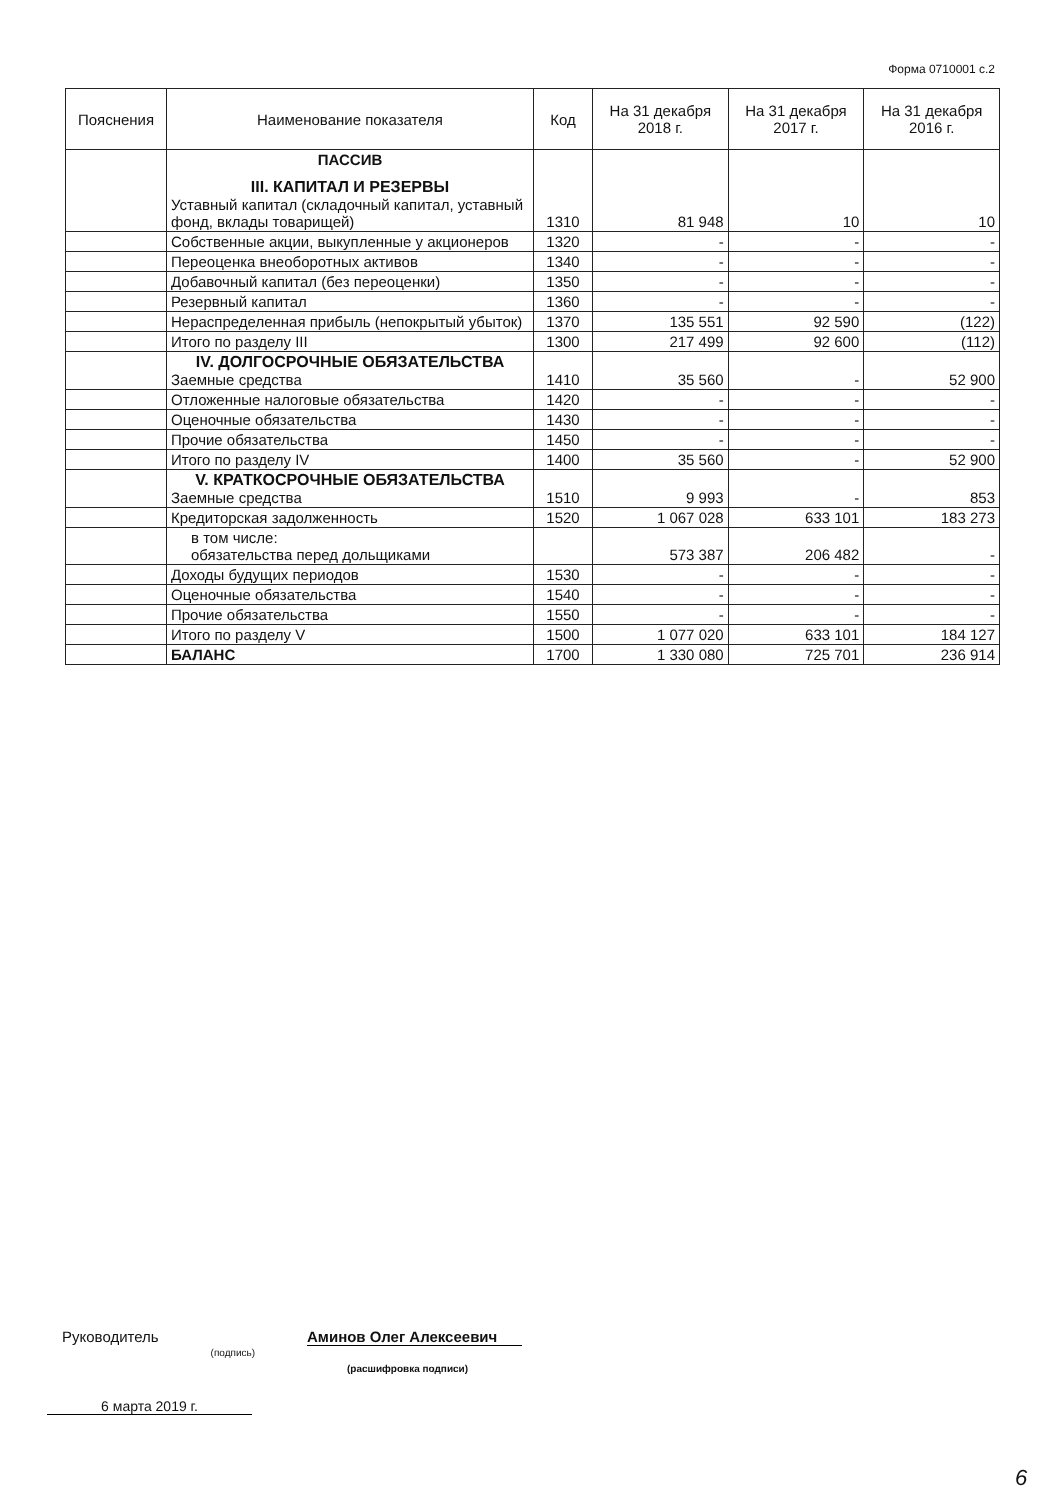Форма 0710001 с.2
| Пояснения | Наименование показателя | Код | На 31 декабря 2018 г. | На 31 декабря 2017 г. | На 31 декабря 2016 г. |
| --- | --- | --- | --- | --- | --- |
| | ПАССИВ III. КАПИТАЛ И РЕЗЕРВЫ Уставный капитал (складочный капитал, уставный фонд, вклады товарищей) | 1310 | 81 948 | 10 | 10 |
| | Собственные акции, выкупленные у акционеров | 1320 | - | - | - |
| | Переоценка внеоборотных активов | 1340 | - | - | - |
| | Добавочный капитал (без переоценки) | 1350 | - | - | - |
| | Резервный капитал | 1360 | - | - | - |
| | Нераспределенная прибыль (непокрытый убыток) | 1370 | 135 551 | 92 590 | (122) |
| | Итого по разделу III | 1300 | 217 499 | 92 600 | (112) |
| | IV. ДОЛГОСРОЧНЫЕ ОБЯЗАТЕЛЬСТВА Заемные средства | 1410 | 35 560 | - | 52 900 |
| | Отложенные налоговые обязательства | 1420 | - | - | - |
| | Оценочные обязательства | 1430 | - | - | - |
| | Прочие обязательства | 1450 | - | - | - |
| | Итого по разделу IV | 1400 | 35 560 | - | 52 900 |
| | V. КРАТКОСРОЧНЫЕ ОБЯЗАТЕЛЬСТВА Заемные средства | 1510 | 9 993 | - | 853 |
| | Кредиторская задолженность | 1520 | 1 067 028 | 633 101 | 183 273 |
| | в том числе: обязательства перед дольщиками | | 573 387 | 206 482 | - |
| | Доходы будущих периодов | 1530 | - | - | - |
| | Оценочные обязательства | 1540 | - | - | - |
| | Прочие обязательства | 1550 | - | - | - |
| | Итого по разделу V | 1500 | 1 077 020 | 633 101 | 184 127 |
| | БАЛАНС | 1700 | 1 330 080 | 725 701 | 236 914 |
Руководитель (подпись) Аминов Олег Алексеевич
(расшифровка подписи)
6 марта 2019 г.
6